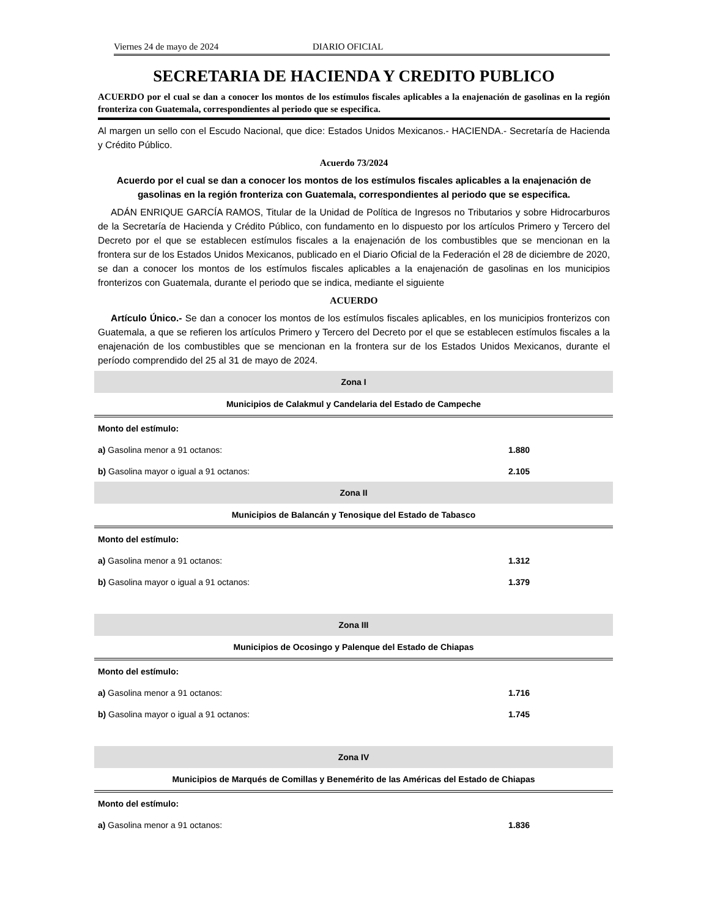Viernes 24 de mayo de 2024 DIARIO OFICIAL
SECRETARIA DE HACIENDA Y CREDITO PUBLICO
ACUERDO por el cual se dan a conocer los montos de los estímulos fiscales aplicables a la enajenación de gasolinas en la región fronteriza con Guatemala, correspondientes al periodo que se especifica.
Al margen un sello con el Escudo Nacional, que dice: Estados Unidos Mexicanos.- HACIENDA.- Secretaría de Hacienda y Crédito Público.
Acuerdo 73/2024
Acuerdo por el cual se dan a conocer los montos de los estímulos fiscales aplicables a la enajenación de gasolinas en la región fronteriza con Guatemala, correspondientes al periodo que se especifica.
ADÁN ENRIQUE GARCÍA RAMOS, Titular de la Unidad de Política de Ingresos no Tributarios y sobre Hidrocarburos de la Secretaría de Hacienda y Crédito Público, con fundamento en lo dispuesto por los artículos Primero y Tercero del Decreto por el que se establecen estímulos fiscales a la enajenación de los combustibles que se mencionan en la frontera sur de los Estados Unidos Mexicanos, publicado en el Diario Oficial de la Federación el 28 de diciembre de 2020, se dan a conocer los montos de los estímulos fiscales aplicables a la enajenación de gasolinas en los municipios fronterizos con Guatemala, durante el periodo que se indica, mediante el siguiente
ACUERDO
Artículo Único.- Se dan a conocer los montos de los estímulos fiscales aplicables, en los municipios fronterizos con Guatemala, a que se refieren los artículos Primero y Tercero del Decreto por el que se establecen estímulos fiscales a la enajenación de los combustibles que se mencionan en la frontera sur de los Estados Unidos Mexicanos, durante el período comprendido del 25 al 31 de mayo de 2024.
| Zona I | |
| --- | --- |
| Municipios de Calakmul y Candelaria del Estado de Campeche | |
| Monto del estímulo: | |
| a) Gasolina menor a 91 octanos: | 1.880 |
| b) Gasolina mayor o igual a 91 octanos: | 2.105 |
| Zona II | |
| Municipios de Balancán y Tenosique del Estado de Tabasco | |
| Monto del estímulo: | |
| a) Gasolina menor a 91 octanos: | 1.312 |
| b) Gasolina mayor o igual a 91 octanos: | 1.379 |
| Zona III | |
| Municipios de Ocosingo y Palenque del Estado de Chiapas | |
| Monto del estímulo: | |
| a) Gasolina menor a 91 octanos: | 1.716 |
| b) Gasolina mayor o igual a 91 octanos: | 1.745 |
| Zona IV | |
| Municipios de Marqués de Comillas y Benemérito de las Américas del Estado de Chiapas | |
| Monto del estímulo: | |
| a) Gasolina menor a 91 octanos: | 1.836 |